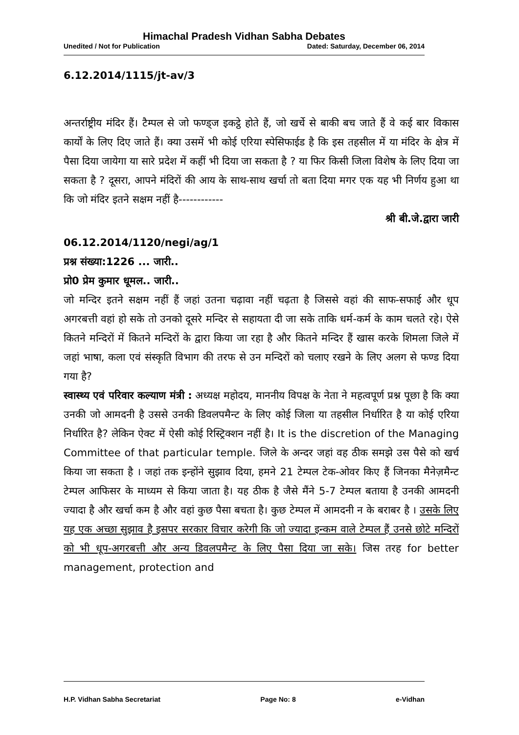Himachal Pradesh Vidhan Sabha Debates
Unedited / Not for Publication Dated: Saturday, December 06, 2014
6.12.2014/1115/jt-av/3
अन्तर्राष्ट्रीय मंदिर हैं। टैम्पल से जो फण्ड्ज इकट्ठे होते हैं, जो खर्चे से बाकी बच जाते हैं वे कई बार विकास कार्यों के लिए दिए जाते हैं। क्या उसमें भी कोई एरिया स्पेसिफाईड है कि इस तहसील में या मंदिर के क्षेत्र में पैसा दिया जायेगा या सारे प्रदेश में कहीं भी दिया जा सकता है ? या फिर किसी जिला विशेष के लिए दिया जा सकता है ? दूसरा, आपने मंदिरों की आय के साथ-साथ खर्चा तो बता दिया मगर एक यह भी निर्णय हुआ था कि जो मंदिर इतने सक्षम नहीं है------------
श्री बी.जे.द्वारा जारी
06.12.2014/1120/negi/ag/1
प्रश्न संख्या:1226 ... जारी..
प्रो0 प्रेम कुमार धूमल.. जारी..
जो मन्दिर इतने सक्षम नहीं हैं जहां उतना चढ़ावा नहीं चढ़ता है जिससे वहां की साफ-सफाई और धूप अगरबत्ती वहां हो सके तो उनको दूसरे मन्दिर से सहायता दी जा सके ताकि धर्म-कर्म के काम चलते रहे। ऐसे कितने मन्दिरों में कितने मन्दिरों के द्वारा किया जा रहा है और कितने मन्दिर हैं खास करके शिमला जिले में जहां भाषा, कला एवं संस्कृति विभाग की तरफ से उन मन्दिरों को चलाए रखने के लिए अलग से फण्ड दिया गया है?
स्वास्थ्य एवं परिवार कल्याण मंत्री : अध्यक्ष महोदय, माननीय विपक्ष के नेता ने महत्वपूर्ण प्रश्न पूछा है कि क्या उनकी जो आमदनी है उससे उनकी डिवलपमैन्ट के लिए कोई जिला या तहसील निर्धारित है या कोई एरिया निर्धारित है? लेकिन ऐक्ट में ऐसी कोई रिस्ट्रिक्शन नहीं है। It is the discretion of the Managing Committee of that particular temple. जिले के अन्दर जहां वह ठीक समझे उस पैसे को खर्च किया जा सकता है । जहां तक इन्होंने सुझाव दिया, हमने 21 टेम्पल टेक-ओवर किए हैं जिनका मैनेज़मैन्ट टेम्पल आफिसर के माध्यम से किया जाता है। यह ठीक है जैसे मैंने 5-7 टेम्पल बताया है उनकी आमदनी ज्यादा है और खर्चा कम है और वहां कुछ पैसा बचता है। कुछ टेम्पल में आमदनी न के बराबर है । उसके लिए यह एक अच्छा सुझाव है इसपर सरकार विचार करेगी कि जो ज्यादा इन्कम वाले टेम्पल हैं उनसे छोटे मन्दिरों को भी धूप-अगरबत्ती और अन्य डिवलपमैन्ट के लिए पैसा दिया जा सके। जिस तरह for better management, protection and
H.P. Vidhan Sabha Secretariat Page No: 8 e-Vidhan